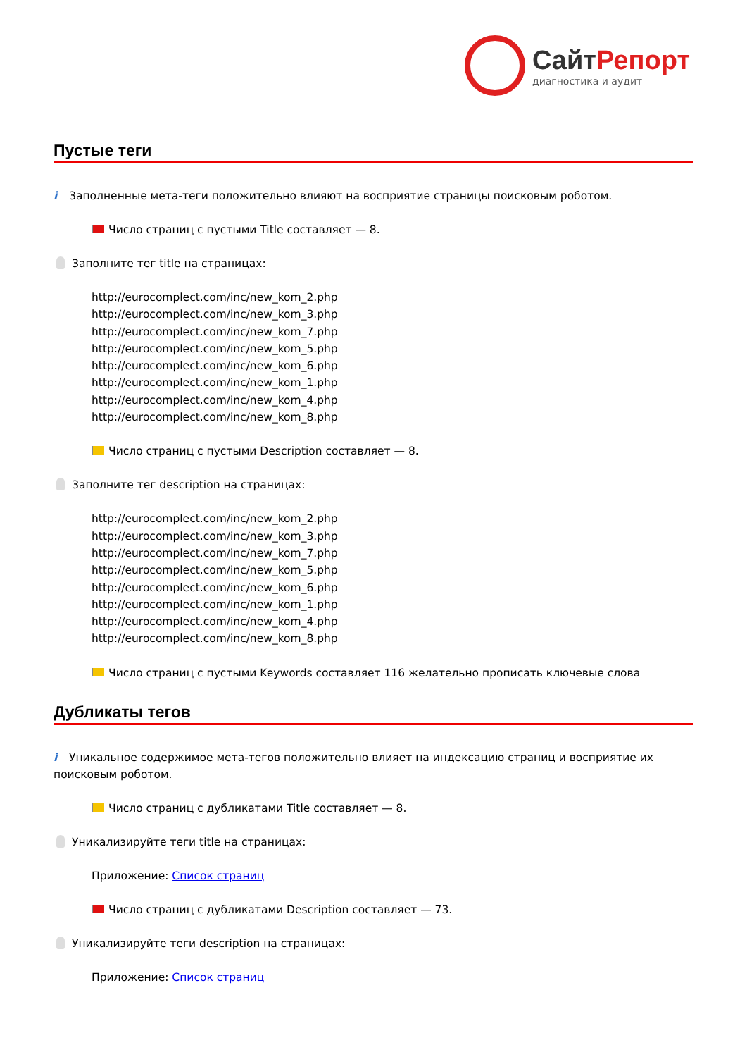СайтРепорт
диагностика и аудит
Пустые теги
i Заполненные мета-теги положительно влияют на восприятие страницы поисковым роботом.
Число страниц с пустыми Title составляет — 8.
Заполните тег title на страницах:
http://eurocomplect.com/inc/new_kom_2.php
http://eurocomplect.com/inc/new_kom_3.php
http://eurocomplect.com/inc/new_kom_7.php
http://eurocomplect.com/inc/new_kom_5.php
http://eurocomplect.com/inc/new_kom_6.php
http://eurocomplect.com/inc/new_kom_1.php
http://eurocomplect.com/inc/new_kom_4.php
http://eurocomplect.com/inc/new_kom_8.php
Число страниц с пустыми Description составляет — 8.
Заполните тег description на страницах:
http://eurocomplect.com/inc/new_kom_2.php
http://eurocomplect.com/inc/new_kom_3.php
http://eurocomplect.com/inc/new_kom_7.php
http://eurocomplect.com/inc/new_kom_5.php
http://eurocomplect.com/inc/new_kom_6.php
http://eurocomplect.com/inc/new_kom_1.php
http://eurocomplect.com/inc/new_kom_4.php
http://eurocomplect.com/inc/new_kom_8.php
Число страниц с пустыми Keywords составляет 116 желательно прописать ключевые слова
Дубликаты тегов
i Уникальное содержимое мета-тегов положительно влияет на индексацию страниц и восприятие их поисковым роботом.
Число страниц с дубликатами Title составляет — 8.
Уникализируйте теги title на страницах:
Приложение: Список страниц
Число страниц с дубликатами Description составляет — 73.
Уникализируйте теги description на страницах:
Приложение: Список страниц